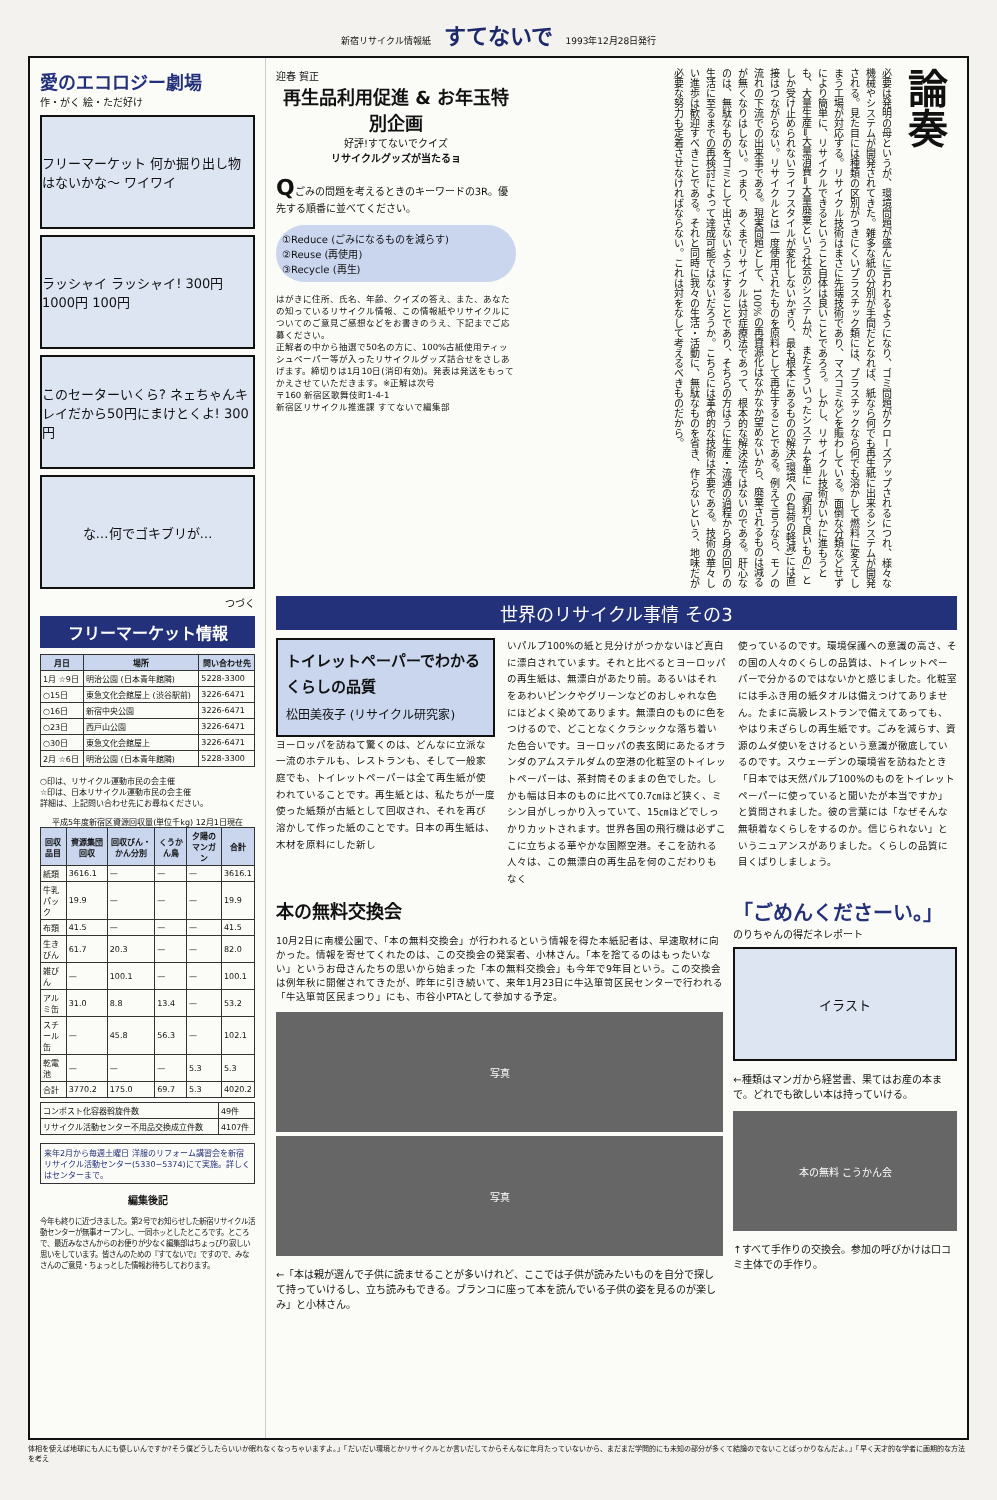新宿リサイクル情報紙 すてないで 1993年12月28日発行
愛のエコロジー劇場
作・がく 絵・ただ好け
フリーマーケット 何か掘り出し物はないかな〜 ワイワイ
ラッシャイ ラッシャイ! 300円 1000円 100円
このセーターいくら? ネェちゃんキレイだから50円にまけとくよ! 300円
な…何でゴキブリが…
つづく
フリーマーケット情報
| 月日 | 場所 | 問い合わせ先 |
| --- | --- | --- |
| 1月 ☆9日 | 明治公園 (日本青年館隣) | 5228-3300 |
| ○15日 | 東急文化会館屋上 (渋谷駅前) | 3226-6471 |
| ○16日 | 新宿中央公園 | 3226-6471 |
| ○23日 | 西戸山公園 | 3226-6471 |
| ○30日 | 東急文化会館屋上 | 3226-6471 |
| 2月 ☆6日 | 明治公園 (日本青年館隣) | 5228-3300 |
○印は、リサイクル運動市民の会主催
☆印は、日本リサイクル運動市民の会主催
詳細は、上記問い合わせ先にお尋ねください。
平成5年度新宿区資源回収量(単位千kg) 12月1日現在
| 回収品目 | 資源集団回収 | 回収びん・かん分別 | くうかん鳥 | 夕陽のマンガン | 合計 |
| --- | --- | --- | --- | --- | --- |
| 紙類 | 3616.1 | — | — | — | 3616.1 |
| 牛乳パック | 19.9 | — | — | — | 19.9 |
| 布類 | 41.5 | — | — | — | 41.5 |
| 生きびん | 61.7 | 20.3 | — | — | 82.0 |
| 雑びん | — | 100.1 | — | — | 100.1 |
| アルミ缶 | 31.0 | 8.8 | 13.4 | — | 53.2 |
| スチール缶 | — | 45.8 | 56.3 | — | 102.1 |
| 乾電池 | — | — | — | 5.3 | 5.3 |
| 合計 | 3770.2 | 175.0 | 69.7 | 5.3 | 4020.2 |
| コンポスト化容器斡旋件数 | 49件 |
| リサイクル活動センター不用品交換成立件数 | 4107件 |
来年2月から毎週土曜日 洋服のリフォーム講習会を新宿リサイクル活動センター(5330−5374)にて実施。詳しくはセンターまで。
編集後記
今年も終りに近づきました。第2号でお知らせした新宿リサイクル活動センターが無事オープンし、一同ホッとしたところです。ところで、最近みなさんからのお便りが少なく編集部はちょっぴり寂しい思いをしています。皆さんのための『すてないで』ですので、みなさんのご意見・ちょっとした情報お待ちしております。
迎春 賀正
再生品利用促進 & お年玉特別企画
好評!すてないでクイズ
リサイクルグッズが当たるョ
Qごみの問題を考えるときのキーワードの3R。優先する順番に並べてください。
①Reduce (ごみになるものを減らす)
②Reuse (再使用)
③Recycle (再生)
はがきに住所、氏名、年齢、クイズの答え、また、あなたの知っているリサイクル情報、この情報紙やリサイクルについてのご意見ご感想などをお書きのうえ、下記までご応募ください。
正解者の中から抽選で50名の方に、100%古紙使用ティッシュペーパー等が入ったリサイクルグッズ詰合せをさしあげます。締切りは1月10日(消印有効)。発表は発送をもってかえさせていただきます。※正解は次号
〒160 新宿区歌舞伎町1-4-1
新宿区リサイクル推進課 すてないで編集部
論奏
必要は発明の母というが、環境問題が盛んに言われるようになり、ゴミ問題がクローズアップされるにつれ、様々な機械やシステムが開発されてきた。雑多な紙の分別が手間だとなれば、紙なら何でも再生紙に出来るシステムが開発される。見た目には種類の区別がつきにくいプラスチック類には、プラスチックなら何でも溶かして燃料に変えてしまう工場が対応する。リサイクル技術はまさに先端技術であり、マスコミなどを賑わしている。面倒な分類などせずにより簡単に、リサイクルできるということ自体は良いことであろう。しかし、リサイクル技術がいかに進もうとも、大量生産⇒大量消費⇒大量廃棄という社会のシステムが、またそういったシステムを単に「便利で良いもの」としか受け止められないライフスタイルが変化しないかぎり、最も根本にあるものの解決(環境への負荷の軽減)には直接はつながらない。リサイクルとは一度使用されたものを原料として再生することである。例えて言うなら、モノの流れの下流での出来事である。現実問題として、100%の再資源化はなかなか望めないから、廃棄されるものは減るが無くなりはしない。つまり、あくまでリサイクルは対症療法であって、根本的な解決法ではないのである。肝心なのは、無駄なものをゴミとして出さないようにすることであり、そちらの方はうに生産・流通の過程から身の回りの生活に至るまでの再検討によって達成可能ではないだろうか。こちらには革命的な技術は不要である。技術の華々しい進歩は歓迎すべきことである。それと同時に我々の生活・活動に、無駄なものを省き、作らないという、地味だが必要な努力も定着させなければならない。これは対をなして考えるべきものだから。
世界のリサイクル事情 その3
トイレットペーパーでわかるくらしの品質
松田美夜子 (リサイクル研究家)
ヨーロッパを訪ねて驚くのは、どんなに立派な一流のホテルも、レストランも、そして一般家庭でも、トイレットペーパーは全て再生紙が使われていることです。再生紙とは、私たちが一度使った紙類が古紙として回収され、それを再び溶かして作った紙のことです。日本の再生紙は、木材を原料にした新し
いパルプ100%の紙と見分けがつかないほど真白に漂白されています。それと比べるとヨーロッパの再生紙は、無漂白があたり前。あるいはそれをあわいピンクやグリーンなどのおしゃれな色にほどよく染めてあります。無漂白のものに色をつけるので、どことなくクラシックな落ち着いた色合いです。ヨーロッパの表玄関にあたるオランダのアムステルダムの空港の化粧室のトイレットペーパーは、茶封筒そのままの色でした。しかも幅は日本のものに比べて0.7㎝ほど狭く、ミシン目がしっかり入っていて、15㎝ほどでしっかりカットされます。世界各国の飛行機は必ずここに立ちよる華やかな国際空港。そこを訪れる人々は、この無漂白の再生品を何のこだわりもなく
使っているのです。環境保護への意識の高さ、その国の人々のくらしの品質は、トイレットペーパーで分かるのではないかと感じました。化粧室には手ふき用の紙タオルは備えつけてありません。たまに高級レストランで備えてあっても、やはり未ざらしの再生紙です。ごみを減らす、資源のムダ使いをさけるという意識が徹底しているのです。スウェーデンの環境省を訪ねたとき「日本では天然パルプ100%のものをトイレットペーパーに使っていると聞いたが本当ですか」と質問されました。彼の言葉には「なぜそんな無頓着なくらしをするのか。信じられない」というニュアンスがありました。くらしの品質に目くばりしましょう。
本の無料交換会
10月2日に南榎公園で、「本の無料交換会」が行われるという情報を得た本紙記者は、早速取材に向かった。情報を寄せてくれたのは、この交換会の発案者、小林さん。「本を捨てるのはもったいない」というお母さんたちの思いから始まった「本の無料交換会」も今年で9年目という。この交換会は例年秋に開催されてきたが、昨年に引き続いて、来年1月23日に牛込箪笥区民センターで行われる「牛込箪笥区民まつり」にも、市谷小PTAとして参加する予定。
写真
写真
←「本は親が選んで子供に読ませることが多いけれど、ここでは子供が読みたいものを自分で探して持っていけるし、立ち読みもできる。ブランコに座って本を読んでいる子供の姿を見るのが楽しみ」と小林さん。
「ごめんくださーい。」
のりちゃんの得だネレポート
イラスト
←種類はマンガから経営書、果てはお産の本まで。どれでも欲しい本は持っていける。
本の無料 こうかん会
↑すべて手作りの交換会。参加の呼びかけは口コミ主体での手作り。
体相を使えば地球にも人にも優しいんですか?そう僕どうしたらいいか眠れなくなっちゃいますよ。」「だいだい環境とかリサイクルとか言いだしてからそんなに年月たっていないから、まだまだ学問的にも未知の部分が多くて結論のでないことばっかりなんだよ。」「早く天才的な学者に画期的な方法を考え